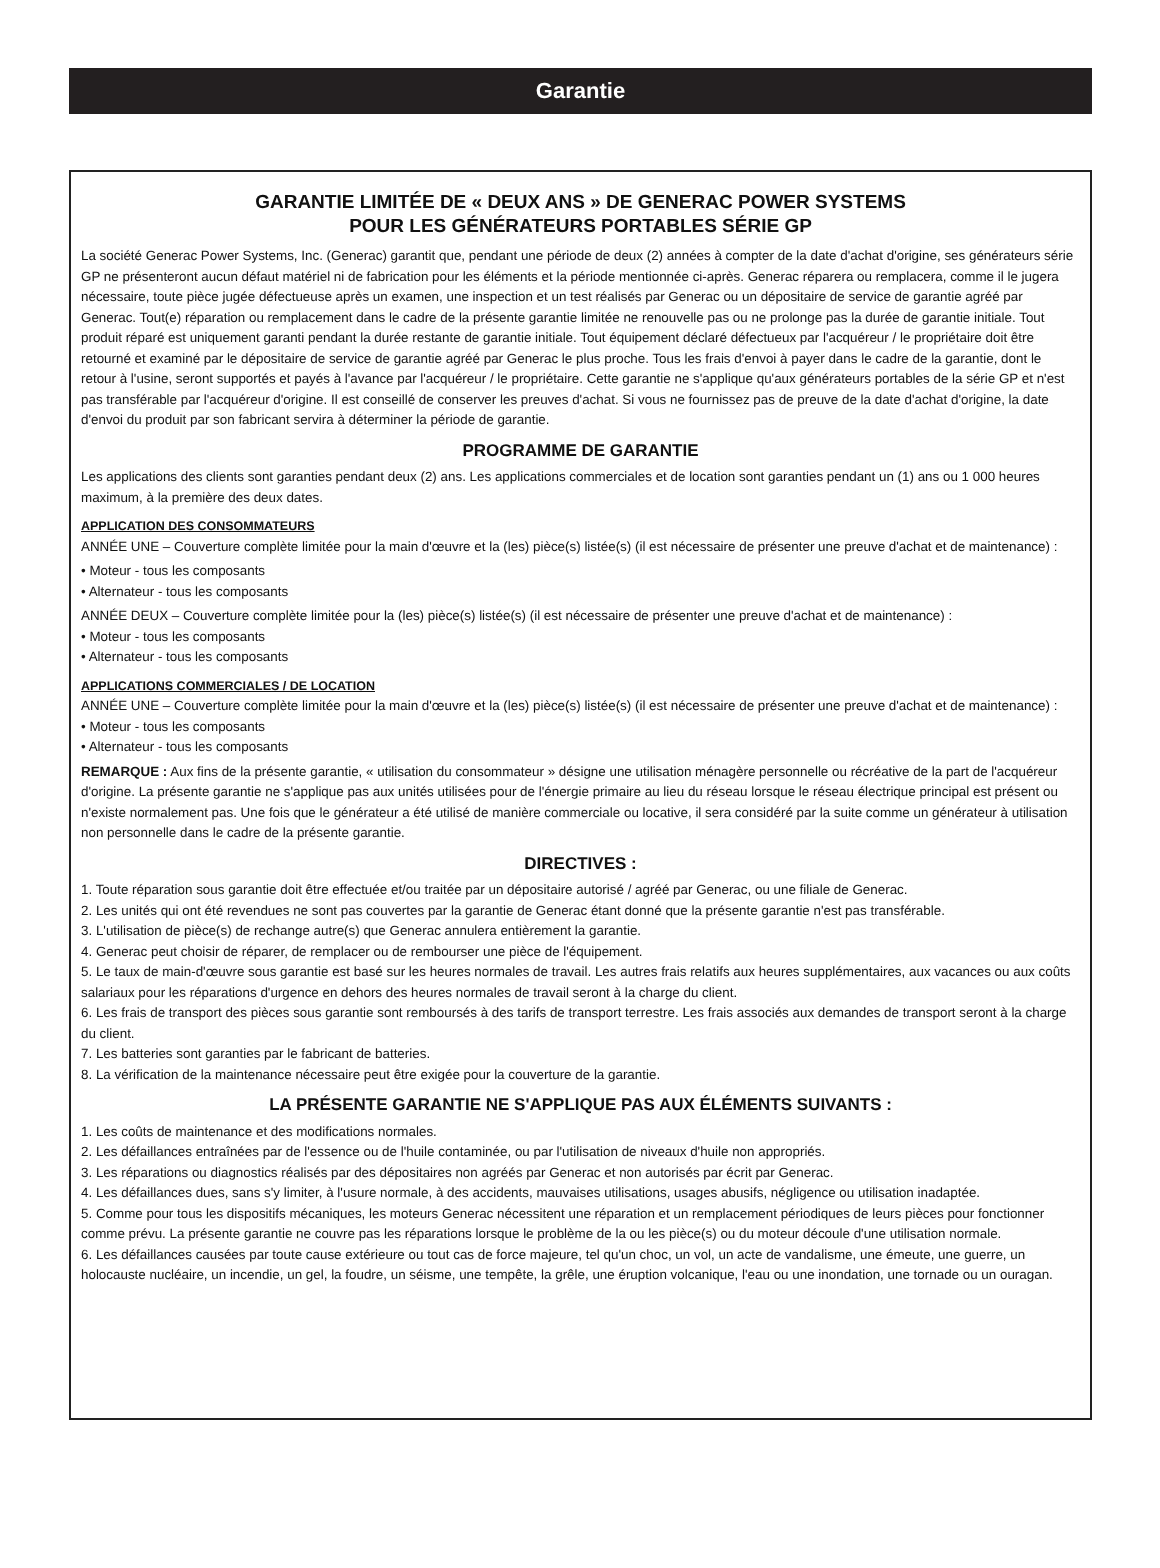Garantie
GARANTIE LIMITÉE DE « DEUX ANS » DE GENERAC POWER SYSTEMS
POUR LES GÉNÉRATEURS PORTABLES SÉRIE GP
La société Generac Power Systems, Inc. (Generac) garantit que, pendant une période de deux (2) années à compter de la date d'achat d'origine, ses générateurs série GP ne présenteront aucun défaut matériel ni de fabrication pour les éléments et la période mentionnée ci-après. Generac réparera ou remplacera, comme il le jugera nécessaire, toute pièce jugée défectueuse après un examen, une inspection et un test réalisés par Generac ou un dépositaire de service de garantie agréé par Generac. Tout(e) réparation ou remplacement dans le cadre de la présente garantie limitée ne renouvelle pas ou ne prolonge pas la durée de garantie initiale. Tout produit réparé est uniquement garanti pendant la durée restante de garantie initiale. Tout équipement déclaré défectueux par l'acquéreur / le propriétaire doit être retourné et examiné par le dépositaire de service de garantie agréé par Generac le plus proche. Tous les frais d'envoi à payer dans le cadre de la garantie, dont le retour à l'usine, seront supportés et payés à l'avance par l'acquéreur / le propriétaire. Cette garantie ne s'applique qu'aux générateurs portables de la série GP et n'est pas transférable par l'acquéreur d'origine. Il est conseillé de conserver les preuves d'achat. Si vous ne fournissez pas de preuve de la date d'achat d'origine, la date d'envoi du produit par son fabricant servira à déterminer la période de garantie.
PROGRAMME DE GARANTIE
Les applications des clients sont garanties pendant deux (2) ans. Les applications commerciales et de location sont garanties pendant un (1) ans ou 1 000 heures maximum, à la première des deux dates.
APPLICATION DES CONSOMMATEURS
ANNÉE UNE – Couverture complète limitée pour la main d'œuvre et la (les) pièce(s) listée(s) (il est nécessaire de présenter une preuve d'achat et de maintenance) :
• Moteur - tous les composants
• Alternateur - tous les composants
ANNÉE DEUX – Couverture complète limitée pour la (les) pièce(s) listée(s) (il est nécessaire de présenter une preuve d'achat et de maintenance) :
• Moteur - tous les composants
• Alternateur - tous les composants
APPLICATIONS COMMERCIALES / DE LOCATION
ANNÉE UNE – Couverture complète limitée pour la main d'œuvre et la (les) pièce(s) listée(s) (il est nécessaire de présenter une preuve d'achat et de maintenance) :
• Moteur - tous les composants
• Alternateur - tous les composants
REMARQUE : Aux fins de la présente garantie, « utilisation du consommateur » désigne une utilisation ménagère personnelle ou récréative de la part de l'acquéreur d'origine. La présente garantie ne s'applique pas aux unités utilisées pour de l'énergie primaire au lieu du réseau lorsque le réseau électrique principal est présent ou n'existe normalement pas. Une fois que le générateur a été utilisé de manière commerciale ou locative, il sera considéré par la suite comme un générateur à utilisation non personnelle dans le cadre de la présente garantie.
DIRECTIVES :
1. Toute réparation sous garantie doit être effectuée et/ou traitée par un dépositaire autorisé / agréé par Generac, ou une filiale de Generac.
2. Les unités qui ont été revendues ne sont pas couvertes par la garantie de Generac étant donné que la présente garantie n'est pas transférable.
3. L'utilisation de pièce(s) de rechange autre(s) que Generac annulera entièrement la garantie.
4. Generac peut choisir de réparer, de remplacer ou de rembourser une pièce de l'équipement.
5. Le taux de main-d'œuvre sous garantie est basé sur les heures normales de travail. Les autres frais relatifs aux heures supplémentaires, aux vacances ou aux coûts salariaux pour les réparations d'urgence en dehors des heures normales de travail seront à la charge du client.
6. Les frais de transport des pièces sous garantie sont remboursés à des tarifs de transport terrestre. Les frais associés aux demandes de transport seront à la charge du client.
7. Les batteries sont garanties par le fabricant de batteries.
8. La vérification de la maintenance nécessaire peut être exigée pour la couverture de la garantie.
LA PRÉSENTE GARANTIE NE S'APPLIQUE PAS AUX ÉLÉMENTS SUIVANTS :
1. Les coûts de maintenance et des modifications normales.
2. Les défaillances entraînées par de l'essence ou de l'huile contaminée, ou par l'utilisation de niveaux d'huile non appropriés.
3. Les réparations ou diagnostics réalisés par des dépositaires non agréés par Generac et non autorisés par écrit par Generac.
4. Les défaillances dues, sans s'y limiter, à l'usure normale, à des accidents, mauvaises utilisations, usages abusifs, négligence ou utilisation inadaptée.
5. Comme pour tous les dispositifs mécaniques, les moteurs Generac nécessitent une réparation et un remplacement périodiques de leurs pièces pour fonctionner comme prévu. La présente garantie ne couvre pas les réparations lorsque le problème de la ou les pièce(s) ou du moteur découle d'une utilisation normale.
6. Les défaillances causées par toute cause extérieure ou tout cas de force majeure, tel qu'un choc, un vol, un acte de vandalisme, une émeute, une guerre, un holocauste nucléaire, un incendie, un gel, la foudre, un séisme, une tempête, la grêle, une éruption volcanique, l'eau ou une inondation, une tornade ou un ouragan.